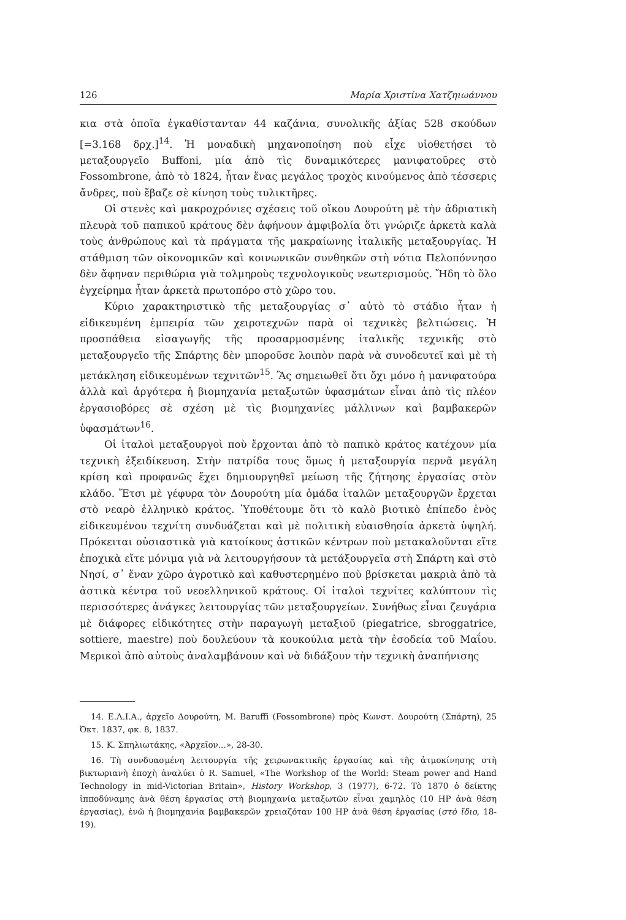126 Μαρία Χριστίνα Χατζηιωάννου
κια στὰ ὁποῖα ἐγκαθίσταν­ταν 44 καζάνια, συνολικῆς ἀξίας 528 σκούδων [=3.168 δρχ.]<sup>14</sup>. Ἡ μοναδικὴ μηχανοποίηση ποὺ εἶχε υἱοθετήσει τὸ μεταξουργεῖο Buffoni, μία ἀπὸ τὶς δυναμικότερες μανιφατοῦρες στὸ Fossombrone, ἀπὸ τὸ 1824, ἦταν ἕνας μεγάλος τροχὸς κινούμενος ἀπὸ τέσσερις ἄνδρες, ποὺ ἔβαζε σὲ κίνηση τοὺς τυλικτῆρες.
Οἱ στενὲς καὶ μακροχρόνιες σχέσεις τοῦ οἴκου Δουρούτη μὲ τὴν ἀδριατικὴ πλευρὰ τοῦ παπικοῦ κράτους δὲν ἀφήνουν ἀμφιβολία ὅτι γνώριζε ἀρκετὰ καλὰ τοὺς ἀνθρώπους καὶ τὰ πράγματα τῆς μακραίωνης ἰταλικῆς μεταξουργίας. Ἡ στάθμιση τῶν οἰκονομικῶν καὶ κοινωνικῶν συνθηκῶν στὴ νότια Πελοπόννησο δὲν ἄφηναν περιθώρια γιὰ τολμηροὺς τεχνολογικοὺς νεωτερισμούς. Ἤδη τὸ ὅλο ἐγχείρημα ἦταν ἀρκετὰ πρωτοπόρο στὸ χῶρο του.
Κύριο χαρακτηριστικὸ τῆς μεταξουργίας σ᾽ αὐτὸ τὸ στάδιο ἦταν ἡ εἰδικευμένη ἐμπειρία τῶν χειροτεχνῶν παρὰ οἱ τεχνικὲς βελτιώσεις. Ἡ προσπάθεια εἰσαγωγῆς τῆς προσαρμοσμένης ἰταλικῆς τεχνικῆς στὸ μεταξουργεῖο τῆς Σπάρτης δὲν μποροῦσε λοιπὸν παρὰ νὰ συνοδευτεῖ καὶ μὲ τὴ μετάκληση εἰδικευμένων τεχνιτῶν<sup>15</sup>. Ἂς σημειωθεῖ ὅτι ὄχι μόνο ἡ μανιφατούρα ἀλλὰ καὶ ἀργότερα ἡ βιομηχανία μεταξωτῶν ὑφασμάτων εἶναι ἀπὸ τὶς πλέον ἐργασιοβόρες σὲ σχέση μὲ τὶς βιομηχανίες μάλλινων καὶ βαμβακερῶν ὑφασμάτων<sup>16</sup>.
Οἱ ἰταλοὶ μεταξουργοὶ ποὺ ἔρχονται ἀπὸ τὸ παπικὸ κράτος κατέχουν μία τεχνικὴ ἐξειδίκευση. Στὴν πατρίδα τους ὅμως ἡ μεταξουργία περνᾶ μεγάλη κρίση καὶ προφανῶς ἔχει δημιουργηθεῖ μείωση τῆς ζήτησης ἐργασίας στὸν κλάδο. Ἔτσι μὲ γέφυρα τὸν Δουρούτη μία ὁμάδα ἰταλῶν μεταξουργῶν ἔρχεται στὸ νεαρὸ ἑλληνικὸ κράτος. Ὑποθέτουμε ὅτι τὸ καλὸ βιοτικὸ ἐπίπεδο ἑνὸς εἰδικευμένου τεχνίτη συνδυάζεται καὶ μὲ πολιτικὴ εὐαισθησία ἀρκετὰ ὑψηλή. Πρόκειται οὐσιαστικὰ γιὰ κατοίκους ἀστικῶν κέντρων ποὺ μετακαλοῦνται εἴτε ἐποχικὰ εἴτε μόνιμα γιὰ νὰ λειτουργήσουν τὰ μετάξουργεῖα στὴ Σπάρτη καὶ στὸ Νησί, σ᾽ ἕναν χῶρο ἀγροτικὸ καὶ καθυστερημένο ποὺ βρίσκεται μακριὰ ἀπὸ τὰ ἀστικὰ κέντρα τοῦ νεοελληνικοῦ κράτους. Οἱ ἰταλοὶ τεχνίτες καλύπτουν τὶς περισσότερες ἀνάγκες λειτουργίας τῶν μεταξουργείων. Συνήθως εἶναι ζευγάρια μὲ διάφορες εἰδικότητες στὴν παραγωγὴ μεταξιοῦ (piegatrice, sbroggatrice, sottiere, maestre) ποὺ δουλεύουν τὰ κουκούλια μετὰ τὴν ἐσοδεία τοῦ Μαΐου. Μερικοὶ ἀπὸ αὐτοὺς ἀναλαμβάνουν καὶ νὰ διδάξουν τὴν τεχνικὴ ἀναπήνισης
14. Ε.Λ.Ι.Α., ἀρχεῖο Δουρούτη, M. Baruffi (Fossombrone) πρὸς Κωνστ. Δουρούτη (Σπάρτη), 25 Ὀκτ. 1837, φκ. 8, 1837.
15. Κ. Σπηλιωτάκης, «Ἀρχεῖον...», 28-30.
16. Τὴ συνδυασμένη λειτουργία τῆς χειρωνακτικῆς ἐργασίας καὶ τῆς ἀτμοκίνησης στὴ βικτωριανὴ ἐποχὴ ἀναλύει ὁ R. Samuel, «The Workshop of the World: Steam power and Hand Technology in mid-Victorian Britain», History Workshop, 3 (1977), 6-72. Τὸ 1870 ὁ δείκτης ἱπποδύναμης ἀνὰ θέση ἐργασίας στὴ βιομηχανία μεταξωτῶν εἶναι χαμηλὸς (10 HP ἀνὰ θέση ἐργασίας), ἐνῶ ἡ βιομηχανία βαμβακερῶν χρειαζόταν 100 HP ἀνὰ θέση ἐργασίας (στὸ ἴδιο, 18-19).